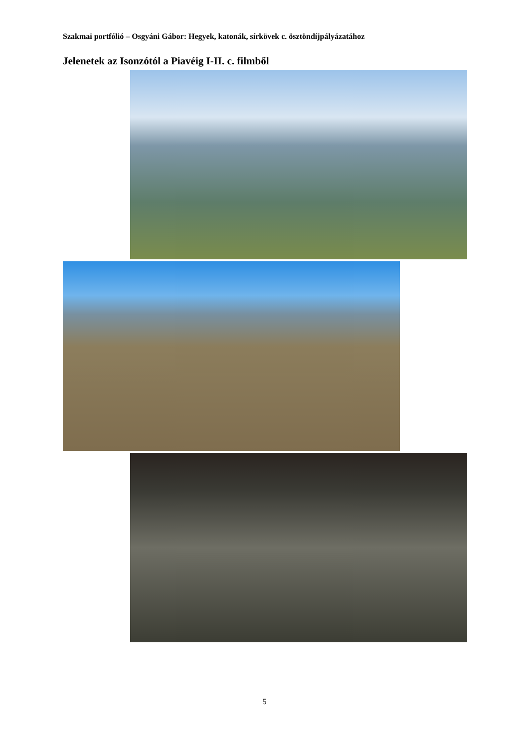Szakmai portfólió – Osgyáni Gábor: Hegyek, katonák, sírkövek c. ösztöndíjpályázatához
Jelenetek az Isonzótól a Piavéig I-II. c. filmből
5